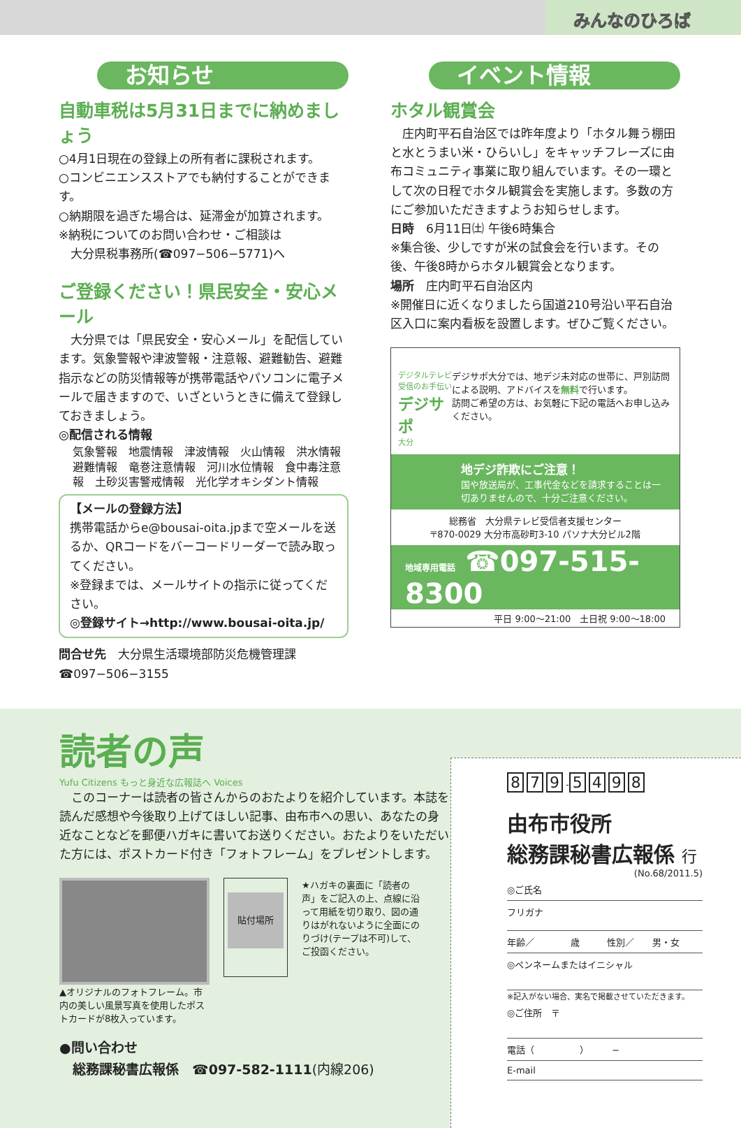みんなのひろば
お知らせ
自動車税は5月31日までに納めましょう
○4月1日現在の登録上の所有者に課税されます。
○コンビニエンスストアでも納付することができます。
○納期限を過ぎた場合は、延滞金が加算されます。
※納税についてのお問い合わせ・ご相談は
　大分県税事務所(☎097−506−5771)へ
ご登録ください！県民安全・安心メール
　大分県では「県民安全・安心メール」を配信しています。気象警報や津波警報・注意報、避難勧告、避難指示などの防災情報等が携帯電話やパソコンに電子メールで届きますので、いざというときに備えて登録しておきましょう。
◎配信される情報
気象警報　地震情報　津波情報　火山情報　洪水情報　避難情報　竜巻注意情報　河川水位情報　食中毒注意報　土砂災害警戒情報　光化学オキシダント情報
【メールの登録方法】
携帯電話からe@bousai-oita.jpまで空メールを送るか、QRコードをバーコードリーダーで読み取ってください。
※登録までは、メールサイトの指示に従ってください。
◎登録サイト→http://www.bousai-oita.jp/
問合せ先　大分県生活環境部防災危機管理課
☎097−506−3155
イベント情報
ホタル観賞会
　庄内町平石自治区では昨年度より「ホタル舞う棚田と水とうまい米・ひらいし」をキャッチフレーズに由布コミュニティ事業に取り組んでいます。その一環として次の日程でホタル観賞会を実施します。多数の方にご参加いただきますようお知らせします。
日時　6月11日㈯ 午後6時集合
※集合後、少しですが米の試食会を行います。その後、午後8時からホタル観賞会となります。
場所　庄内町平石自治区内
※開催日に近くなりましたら国道210号沿い平石自治区入口に案内看板を設置します。ぜひご覧ください。
デジタルテレビ受信のお手伝い
デジサポ
大分
デジサポ大分では、地デジ未対応の世帯に、戸別訪問による説明、アドバイスを無料で行います。
訪問ご希望の方は、お気軽に下記の電話へお申し込みください。
地デジ詐欺にご注意！
国や放送局が、工事代金などを請求することは一切ありませんので、十分ご注意ください。
総務省　大分県テレビ受信者支援センター
〒870-0029 大分市高砂町3-10 パソナ大分ビル2階
地域専用電話 ☎097-515-8300
平日 9:00〜21:00　土日祝 9:00〜18:00
読者の声
Yufu Citizens もっと身近な広報誌へ Voices
　このコーナーは読者の皆さんからのおたよりを紹介しています。本誌を読んだ感想や今後取り上げてほしい記事、由布市への思い、あなたの身近なことなどを郵便ハガキに書いてお送りください。おたよりをいただいた方には、ポストカード付き「フォトフレーム」をプレゼントします。
▲オリジナルのフォトフレーム。市内の美しい風景写真を使用したポストカードが8枚入っています。
貼付場所
★ハガキの裏面に「読者の声」をご記入の上、点線に沿って用紙を切り取り、図の通りはがれないように全面にのりづけ(テープは不可)して、ご投函ください。
●問い合わせ
　総務課秘書広報係　☎097-582-1111(内線206)
8 7 9 - 5498
由布市役所
総務課秘書広報係 行
(No.68/2011.5)
◎ご氏名
フリガナ
年齢／　　　　歳　　　性別／　　男・女
◎ペンネームまたはイニシャル
※記入がない場合、実名で掲載させていただきます。
◎ご住所　〒
電話（　　　　　）　　　−
E-mail